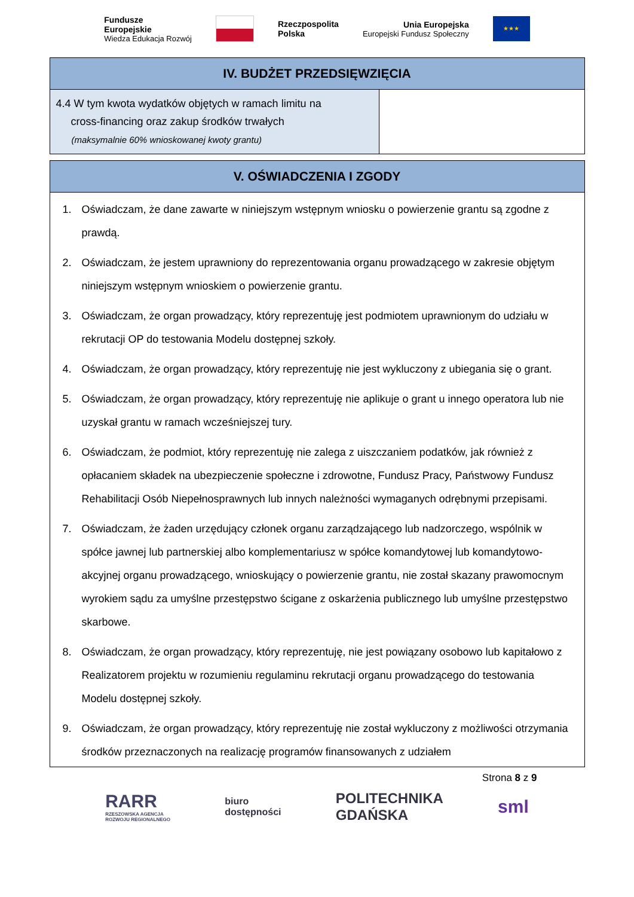Fundusze
Europejskie
Wiedza Edukacja Rozwój
Rzeczpospolita
Polska
Unia Europejska
Europejski Fundusz Społeczny
★★★
| IV. BUDŻET PRZEDSIĘWZIĘCIA | |
| --- | --- |
| 4.4 W tym kwota wydatków objętych w ramach limitu na cross-financing oraz zakup środków trwałych (maksymalnie 60% wnioskowanej kwoty grantu) | |
| V. OŚWIADCZENIA I ZGODY |
| --- |
| 1. Oświadczam, że dane zawarte w niniejszym wstępnym wniosku o powierzenie grantu są zgodne z prawdą. 2. Oświadczam, że jestem uprawniony do reprezentowania organu prowadzącego w zakresie objętym niniejszym wstępnym wnioskiem o powierzenie grantu. 3. Oświadczam, że organ prowadzący, który reprezentuję jest podmiotem uprawnionym do udziału w rekrutacji OP do testowania Modelu dostępnej szkoły. 4. Oświadczam, że organ prowadzący, który reprezentuję nie jest wykluczony z ubiegania się o grant. 5. Oświadczam, że organ prowadzący, który reprezentuję nie aplikuje o grant u innego operatora lub nie uzyskał grantu w ramach wcześniejszej tury. 6. Oświadczam, że podmiot, który reprezentuję nie zalega z uiszczaniem podatków, jak również z opłacaniem składek na ubezpieczenie społeczne i zdrowotne, Fundusz Pracy, Państwowy Fundusz Rehabilitacji Osób Niepełnosprawnych lub innych należności wymaganych odrębnymi przepisami. 7. Oświadczam, że żaden urzędujący członek organu zarządzającego lub nadzorczego, wspólnik w spółce jawnej lub partnerskiej albo komplementariusz w spółce komandytowej lub komandytowo-akcyjnej organu prowadzącego, wnioskujący o powierzenie grantu, nie został skazany prawomocnym wyrokiem sądu za umyślne przestępstwo ścigane z oskarżenia publicznego lub umyślne przestępstwo skarbowe. 8. Oświadczam, że organ prowadzący, który reprezentuję, nie jest powiązany osobowo lub kapitałowo z Realizatorem projektu w rozumieniu regulaminu rekrutacji organu prowadzącego do testowania Modelu dostępnej szkoły. 9. Oświadczam, że organ prowadzący, który reprezentuję nie został wykluczony z możliwości otrzymania środków przeznaczonych na realizację programów finansowanych z udziałem |
Strona 8 z 9
RARR
RZESZOWSKA AGENCJA
ROZWOJU REGIONALNEGO
biuro
dostępności
POLITECHNIKA
GDAŃSKA
sml